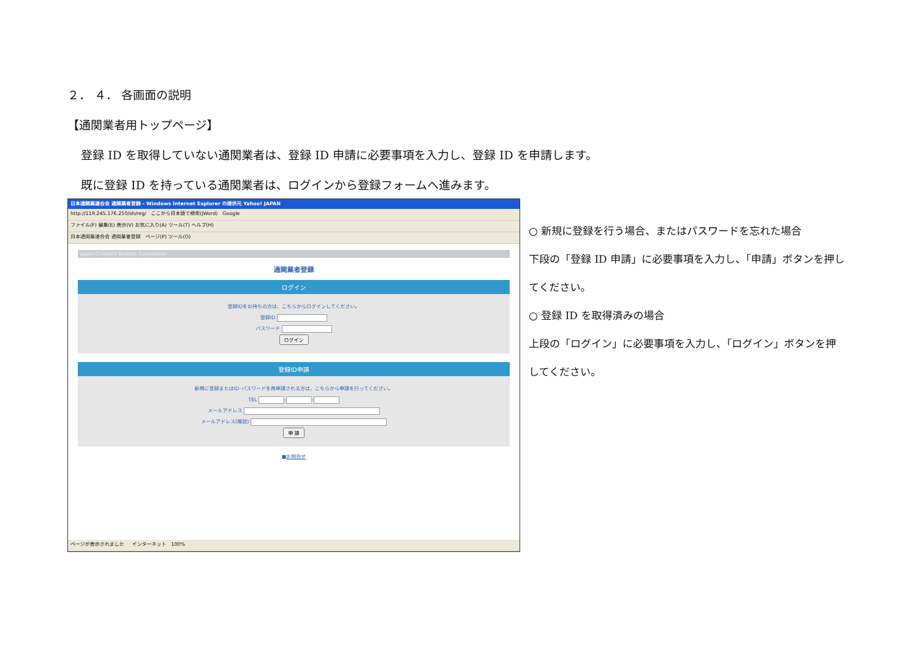２． ４． 各画面の説明
【通関業者用トップページ】
登録 ID を取得していない通関業者は、登録 ID 申請に必要事項を入力し、登録 ID を申請します。
既に登録 ID を持っている通関業者は、ログインから登録フォームへ進みます。
日本通関業連合会 通関業者登録 - Windows Internet Explorer の提供元 Yahoo! JAPAN
http://119.245.176.250/sh/reg/ ここから日本語で検索(JWord) Google
ファイル(F) 編集(E) 表示(V) お気に入り(A) ツール(T) ヘルプ(H)
日本通関業連合会 通関業者登録 ページ(P) ツール(O)
Japan Customs Brokers Association
通関業者登録
ログイン
登録IDをお持ちの方は、こちらからログインしてください。
登録ID
パスワード
ログイン
登録ID申請
新規に登録またはID･パスワードを再申請される方は、こちらから申請を行ってください。
TEL - -
メールアドレス
メールアドレス(確認)
申 請
■お問合せ
ページが表示されました インターネット 100%
○ 新規に登録を行う場合、またはパスワードを忘れた場合
下段の「登録 ID 申請」に必要事項を入力し、「申請」ボタンを押し
てください。
○ 登録 ID を取得済みの場合
上段の「ログイン」に必要事項を入力し、「ログイン」ボタンを押
してください。